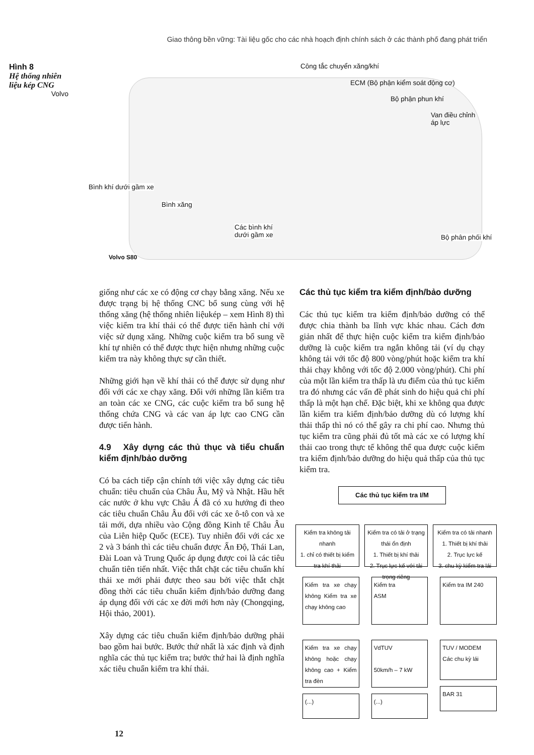Giao thông bền vững: Tài liệu gốc cho các nhà hoạch định chính sách ở các thành phố đang phát triển
Hình 8
Hệ thống nhiên liệu kép CNG
Volvo
Công tắc chuyển xăng/khí
ECM (Bộ phận kiểm soát động cơ)
Bộ phận phun khí
Van điều chỉnh
áp lực
Bình khí dưới gầm xe
Bình xăng
Các bình khí
dưới gầm xe
Bộ phân phối khí
Volvo S80
giống như các xe có động cơ chạy bằng xăng. Nếu xe được trạng bị hệ thống CNC bổ sung cùng với hệ thống xăng (hệ thống nhiên liệukép – xem Hình 8) thì việc kiểm tra khí thải có thể được tiến hành chỉ với việc sử dụng xăng. Những cuộc kiểm tra bổ sung về khí tự nhiên có thể được thực hiện nhưng những cuộc kiểm tra này không thực sự cần thiết.
Những giới hạn về khí thải có thể được sử dụng như đối với các xe chạy xăng. Đối với những lần kiểm tra an toàn các xe CNG, các cuộc kiểm tra bổ sung hệ thống chứa CNG và các van áp lực cao CNG cần được tiến hành.
4.9 Xây dựng các thủ thục và tiểu chuẩn kiểm định/bảo dưỡng
Có ba cách tiếp cận chính tới việc xây dựng các tiêu chuẩn: tiêu chuẩn của Châu Âu, Mỹ và Nhật. Hầu hết các nước ở khu vực Châu Á đã có xu hướng đi theo các tiêu chuẩn Châu Âu đối với các xe ô-tô con và xe tải mới, dựa nhiều vào Cộng đồng Kinh tế Châu Âu của Liên hiệp Quốc (ECE). Tuy nhiên đối với các xe 2 và 3 bánh thì các tiêu chuẩn được Ấn Độ, Thái Lan, Đài Loan và Trung Quốc áp dụng được coi là các tiêu chuẩn tiên tiến nhất. Việc thắt chặt các tiêu chuẩn khí thải xe mới phải được theo sau bởi việc thắt chặt đồng thời các tiêu chuẩn kiểm định/bảo dưỡng đang áp dụng đối với các xe đời mới hơn này (Chongqing, Hội thảo, 2001).
Xây dựng các tiêu chuẩn kiểm định/bảo dưỡng phải bao gồm hai bước. Bước thứ nhất là xác định và định nghĩa các thủ tục kiểm tra; bước thứ hai là định nghĩa xác tiêu chuẩn kiểm tra khí thải.
Các thủ tục kiểm tra kiểm định/bảo dưỡng
Các thủ tục kiểm tra kiểm định/bảo dưỡng có thể được chia thành ba lĩnh vực khác nhau. Cách đơn giản nhất để thực hiện cuộc kiểm tra kiểm định/bảo dưỡng là cuộc kiểm tra ngắn không tải (ví dụ chạy không tải với tốc độ 800 vòng/phút hoặc kiểm tra khí thải chạy không với tốc độ 2.000 vòng/phút). Chi phí của một lần kiểm tra thấp là ưu điểm của thủ tục kiểm tra đó nhưng các vấn đề phát sinh do hiệu quả chi phí thấp là một hạn chế. Đặc biệt, khi xe không qua được lần kiểm tra kiểm định/bảo dưỡng dù có lượng khí thải thấp thì nó có thể gây ra chi phí cao. Nhưng thủ tục kiểm tra cũng phải đủ tốt mà các xe có lượng khí thải cao trong thực tế không thể qua được cuộc kiểm tra kiểm định/bảo dưỡng do hiệu quả thấp của thủ tục kiểm tra.
Các thủ tục kiểm tra I/M
Kiểm tra không tải nhanh
1. chỉ có thiết bị kiểm tra khí thải
Kiểm tra xe chạy không Kiểm tra xe chạy không cao
Kiểm tra xe chạy không hoặc chạy không cao + Kiểm tra đèn
(...)
Kiểm tra có tải ở trạng thái ổn định
1. Thiết bị khí thải
2. Trục lực kế với tải trọng riêng
Kiểm tra
ASM
VdTUV
50km/h – 7 kW
(...)
Kiểm tra có tải nhanh
1. Thiết bị khí thải
2. Trục lực kế
3. chu kỳ kiểm tra lái
Kiểm tra IM 240
TUV / MODEM
Các chu kỳ lái
BAR 31
12